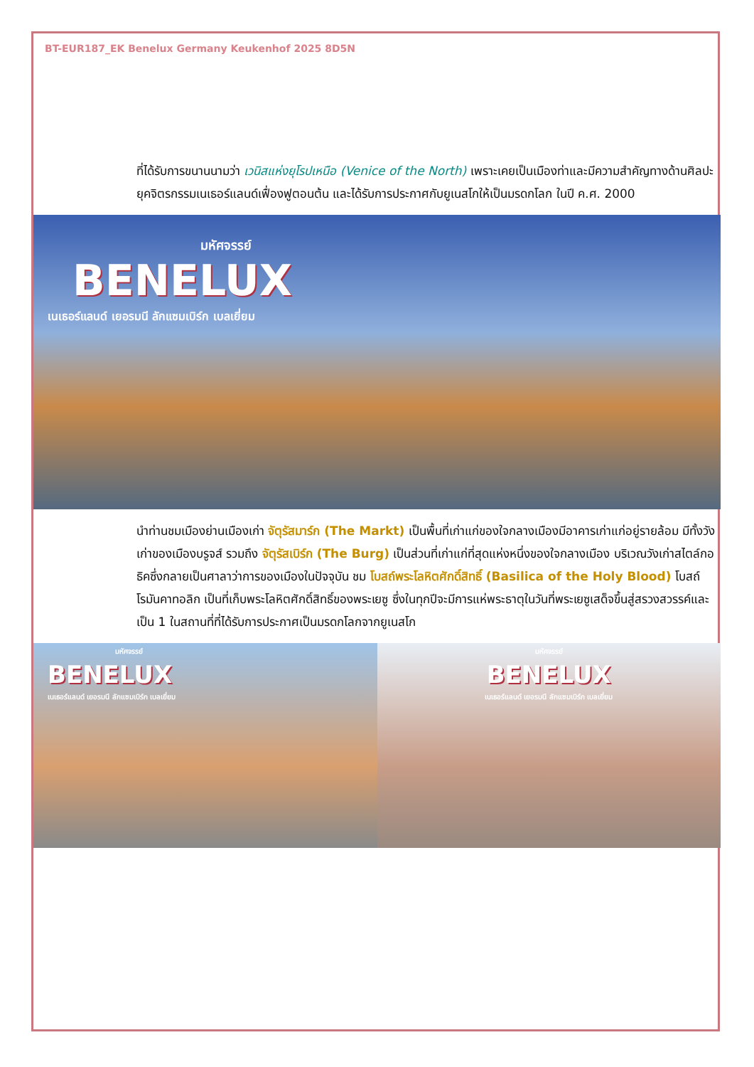BT-EUR187_EK Benelux Germany Keukenhof 2025 8D5N
ที่ได้รับการขนานนามว่า เวนิสแห่งยุโรปเหนือ (Venice of the North) เพราะเคยเป็นเมืองท่าและมีความสำคัญทางด้านศิลปะ ยุคจิตรกรรมเนเธอร์แลนด์เฟื่องฟูตอนต้น และได้รับการประกาศกับยูเนสโกให้เป็นมรดกโลก ในปี ค.ศ. 2000
มหัศจรรย์
BENELUX
เนเธอร์แลนด์ เยอรมนี ลักแซมเบิร์ก เบลเยี่ยม
นำท่านชมเมืองย่านเมืองเก่า จัตุรัสมาร์ก (The Markt) เป็นพื้นที่เก่าแก่ของใจกลางเมืองมีอาคารเก่าแก่อยู่รายล้อม มีทั้งวังเก่าของเมืองบรูจส์ รวมถึง จัตุรัสเบิร์ก (The Burg) เป็นส่วนที่เก่าแก่ที่สุดแห่งหนึ่งของใจกลางเมือง บริเวณวังเก่าสไตล์กอธิคซึ่งกลายเป็นศาลาว่าการของเมืองในปัจจุบัน ชม โบสถ์พระโลหิตศักดิ์สิทธิ์ (Basilica of the Holy Blood) โบสถ์โรมันคาทอลิก เป็นที่เก็บพระโลหิตศักดิ์สิทธิ์ของพระเยซู ซึ่งในทุกปีจะมีการแห่พระธาตุในวันที่พระเยซูเสด็จขึ้นสู่สรวงสวรรค์และเป็น 1 ในสถานที่ที่ได้รับการประกาศเป็นมรดกโลกจากยูเนสโก
มหัศจรรย์
BENELUX
เนเธอร์แลนด์ เยอรมนี ลักแซมเบิร์ก เบลเยี่ยม
มหัศจรรย์
BENELUX
เนเธอร์แลนด์ เยอรมนี ลักแซมเบิร์ก เบลเยี่ยม